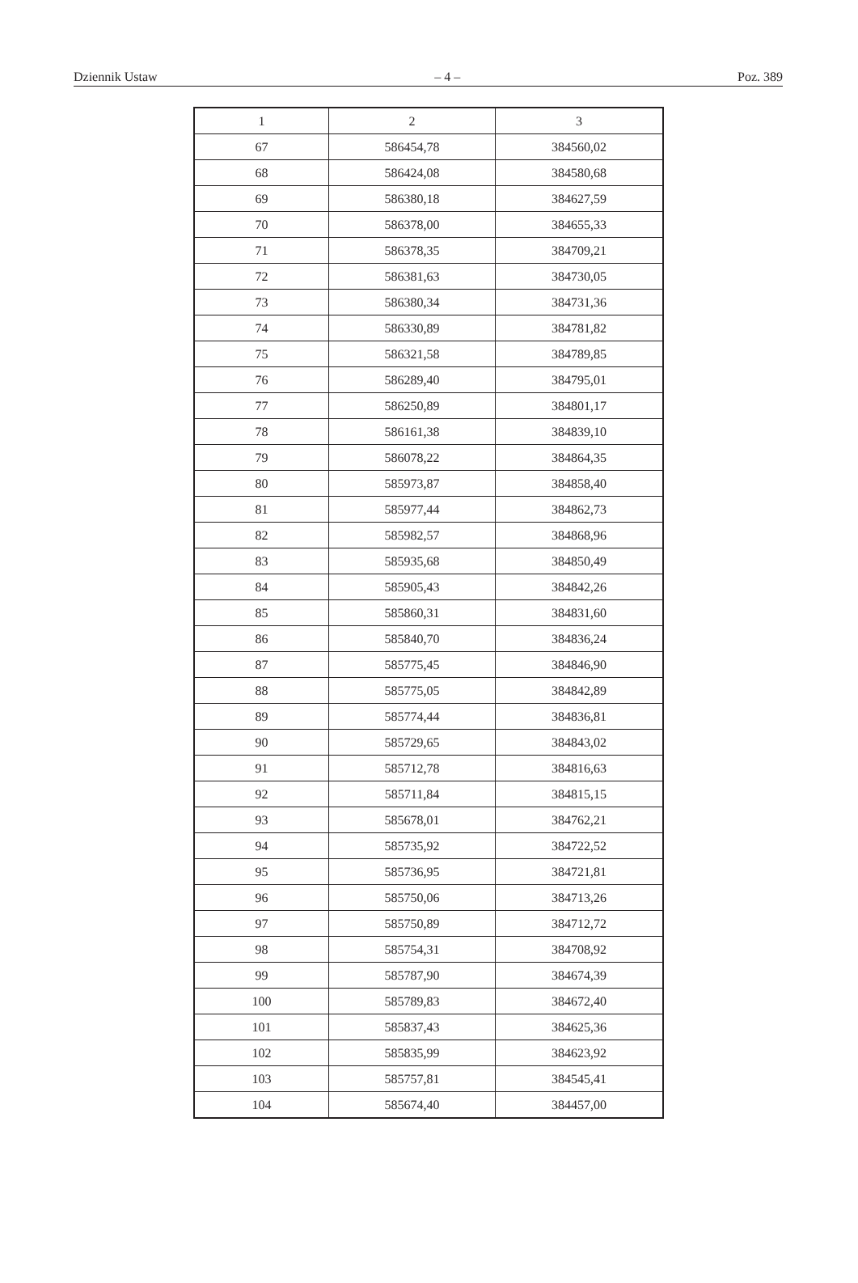Dziennik Ustaw – 4 – Poz. 389
| 1 | 2 | 3 |
| 67 | 586454,78 | 384560,02 |
| 68 | 586424,08 | 384580,68 |
| 69 | 586380,18 | 384627,59 |
| 70 | 586378,00 | 384655,33 |
| 71 | 586378,35 | 384709,21 |
| 72 | 586381,63 | 384730,05 |
| 73 | 586380,34 | 384731,36 |
| 74 | 586330,89 | 384781,82 |
| 75 | 586321,58 | 384789,85 |
| 76 | 586289,40 | 384795,01 |
| 77 | 586250,89 | 384801,17 |
| 78 | 586161,38 | 384839,10 |
| 79 | 586078,22 | 384864,35 |
| 80 | 585973,87 | 384858,40 |
| 81 | 585977,44 | 384862,73 |
| 82 | 585982,57 | 384868,96 |
| 83 | 585935,68 | 384850,49 |
| 84 | 585905,43 | 384842,26 |
| 85 | 585860,31 | 384831,60 |
| 86 | 585840,70 | 384836,24 |
| 87 | 585775,45 | 384846,90 |
| 88 | 585775,05 | 384842,89 |
| 89 | 585774,44 | 384836,81 |
| 90 | 585729,65 | 384843,02 |
| 91 | 585712,78 | 384816,63 |
| 92 | 585711,84 | 384815,15 |
| 93 | 585678,01 | 384762,21 |
| 94 | 585735,92 | 384722,52 |
| 95 | 585736,95 | 384721,81 |
| 96 | 585750,06 | 384713,26 |
| 97 | 585750,89 | 384712,72 |
| 98 | 585754,31 | 384708,92 |
| 99 | 585787,90 | 384674,39 |
| 100 | 585789,83 | 384672,40 |
| 101 | 585837,43 | 384625,36 |
| 102 | 585835,99 | 384623,92 |
| 103 | 585757,81 | 384545,41 |
| 104 | 585674,40 | 384457,00 |